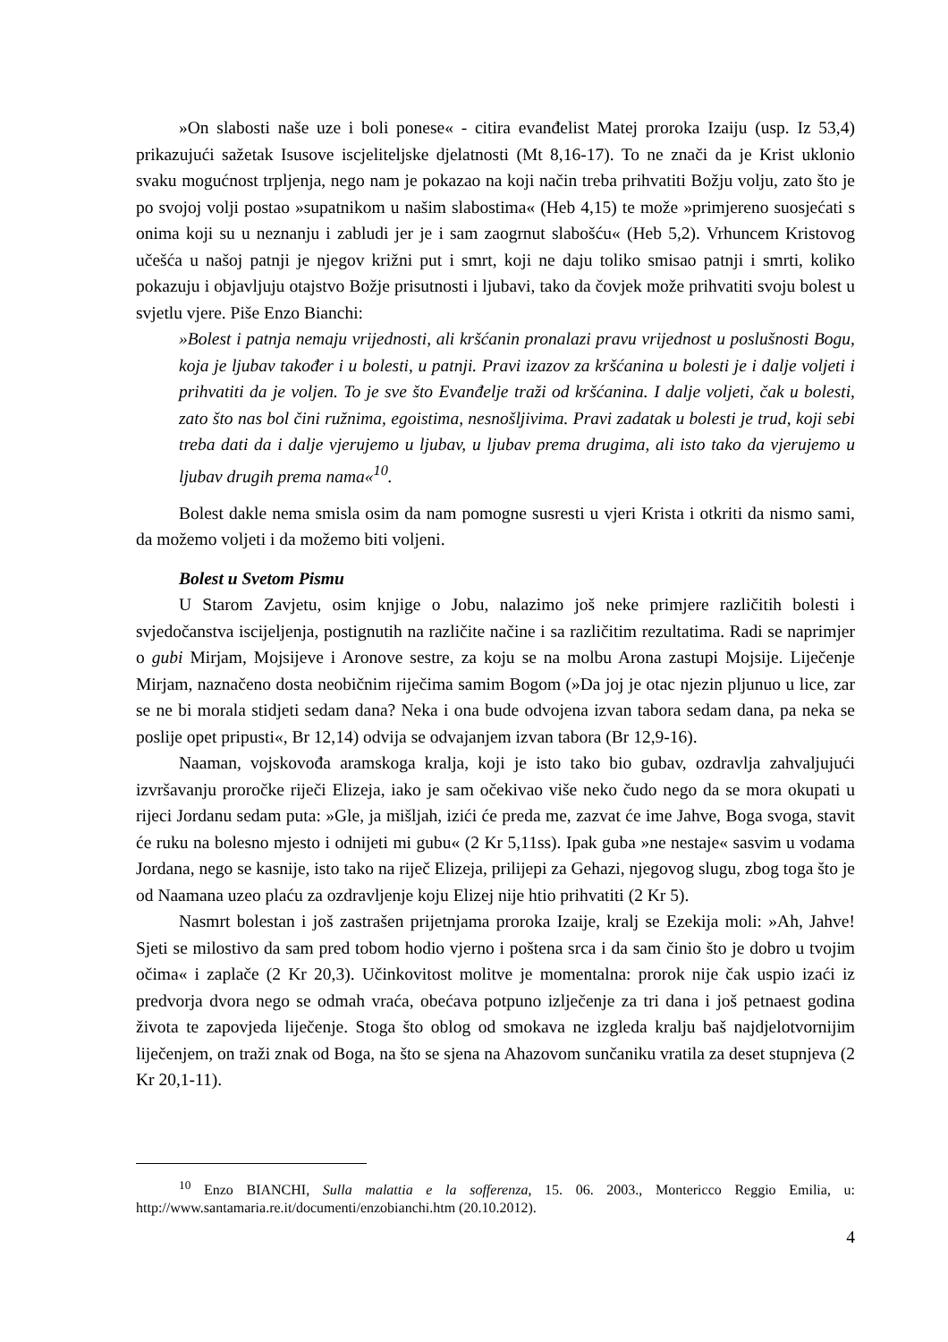»On slabosti naše uze i boli ponese« - citira evanđelist Matej proroka Izaiju (usp. Iz 53,4) prikazujući sažetak Isusove iscjeliteljske djelatnosti (Mt 8,16-17). To ne znači da je Krist uklonio svaku mogućnost trpljenja, nego nam je pokazao na koji način treba prihvatiti Božju volju, zato što je po svojoj volji postao »supatnikom u našim slabostima« (Heb 4,15) te može »primjereno suosjećati s onima koji su u neznanju i zabludi jer je i sam zaogrnut slabošću« (Heb 5,2). Vrhuncem Kristovog učešća u našoj patnji je njegov križni put i smrt, koji ne daju toliko smisao patnji i smrti, koliko pokazuju i objavljuju otajstvo Božje prisutnosti i ljubavi, tako da čovjek može prihvatiti svoju bolest u svjetlu vjere. Piše Enzo Bianchi:
»Bolest i patnja nemaju vrijednosti, ali kršćanin pronalazi pravu vrijednost u poslušnosti Bogu, koja je ljubav također i u bolesti, u patnji. Pravi izazov za kršćanina u bolesti je i dalje voljeti i prihvatiti da je voljen. To je sve što Evanđelje traži od kršćanina. I dalje voljeti, čak u bolesti, zato što nas bol čini ružnima, egoistima, nesnošljivima. Pravi zadatak u bolesti je trud, koji sebi treba dati da i dalje vjerujemo u ljubav, u ljubav prema drugima, ali isto tako da vjerujemo u ljubav drugih prema nama«<sup>10</sup>.
Bolest dakle nema smisla osim da nam pomogne susresti u vjeri Krista i otkriti da nismo sami, da možemo voljeti i da možemo biti voljeni.
Bolest u Svetom Pismu
U Starom Zavjetu, osim knjige o Jobu, nalazimo još neke primjere različitih bolesti i svjedočanstva iscijeljenja, postignutih na različite načine i sa različitim rezultatima. Radi se naprimjer o gubi Mirjam, Mojsijeve i Aronove sestre, za koju se na molbu Arona zastupi Mojsije. Liječenje Mirjam, naznačeno dosta neobičnim riječima samim Bogom (»Da joj je otac njezin pljunuo u lice, zar se ne bi morala stidjeti sedam dana? Neka i ona bude odvojena izvan tabora sedam dana, pa neka se poslije opet pripusti«, Br 12,14) odvija se odvajanjem izvan tabora (Br 12,9-16).
Naaman, vojskovođa aramskoga kralja, koji je isto tako bio gubav, ozdravlja zahvaljujući izvršavanju proročke riječi Elizeja, iako je sam očekivao više neko čudo nego da se mora okupati u rijeci Jordanu sedam puta: »Gle, ja mišljah, izići će preda me, zazvat će ime Jahve, Boga svoga, stavit će ruku na bolesno mjesto i odnijeti mi gubu« (2 Kr 5,11ss). Ipak guba »ne nestaje« sasvim u vodama Jordana, nego se kasnije, isto tako na riječ Elizeja, prilijepi za Gehazi, njegovog slugu, zbog toga što je od Naamana uzeo plaću za ozdravljenje koju Elizej nije htio prihvatiti (2 Kr 5).
Nasmrt bolestan i još zastrašen prijetnjama proroka Izaije, kralj se Ezekija moli: »Ah, Jahve! Sjeti se milostivo da sam pred tobom hodio vjerno i poštena srca i da sam činio što je dobro u tvojim očima« i zaplače (2 Kr 20,3). Učinkovitost molitve je momentalna: prorok nije čak uspio izaći iz predvorja dvora nego se odmah vraća, obećava potpuno izlječenje za tri dana i još petnaest godina života te zapovjeda liječenje. Stoga što oblog od smokava ne izgleda kralju baš najdjelotvornijim liječenjem, on traži znak od Boga, na što se sjena na Ahazovom sunčaniku vratila za deset stupnjeva (2 Kr 20,1-11).
<sup>10</sup> Enzo BIANCHI, Sulla malattia e la sofferenza, 15. 06. 2003., Montericco Reggio Emilia, u: http://www.santamaria.re.it/documenti/enzobianchi.htm (20.10.2012).
4